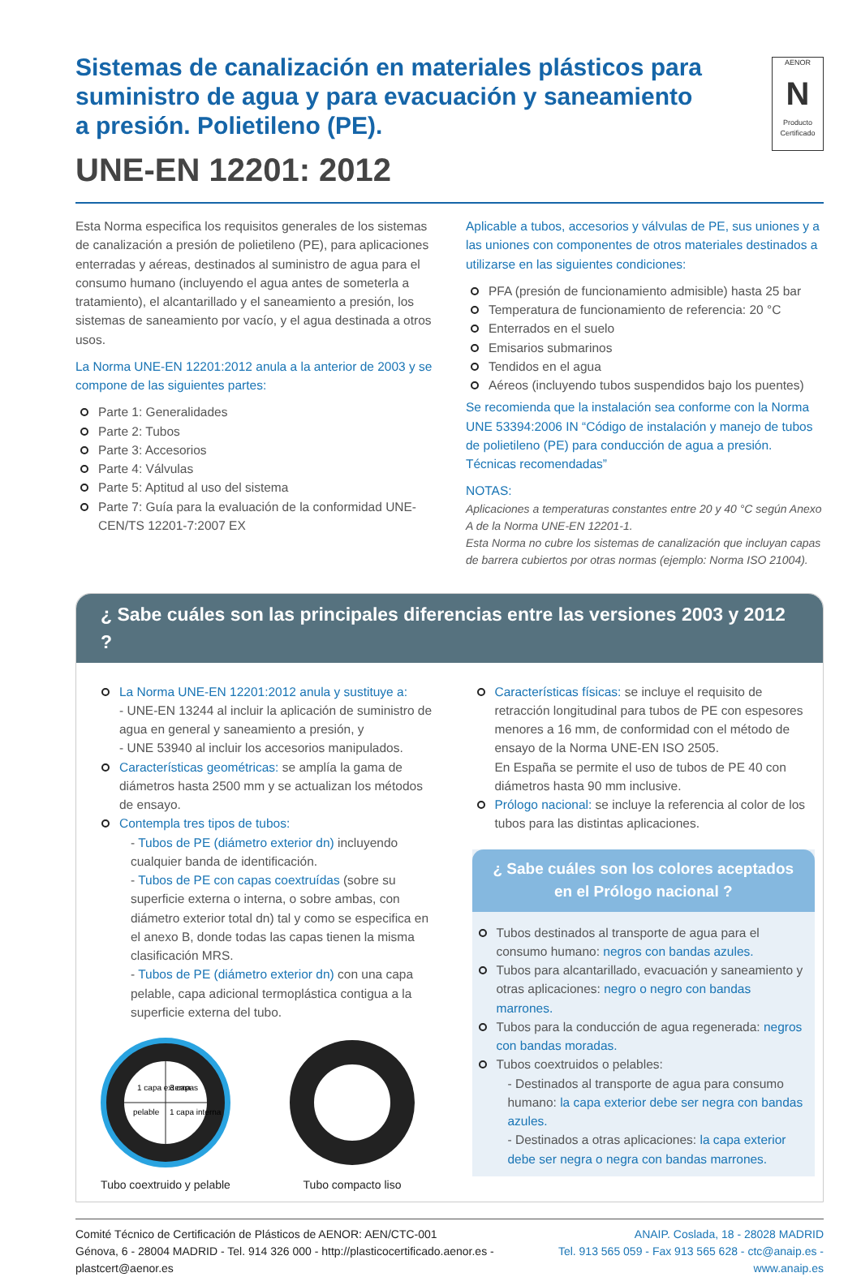Sistemas de canalización en materiales plásticos para suministro de agua y para evacuación y saneamiento a presión. Polietileno (PE).
UNE-EN 12201: 2012
AENOR
N
Producto Certificado
Esta Norma especifica los requisitos generales de los sistemas de canalización a presión de polietileno (PE), para aplicaciones enterradas y aéreas, destinados al suministro de agua para el consumo humano (incluyendo el agua antes de someterla a tratamiento), el alcantarillado y el saneamiento a presión, los sistemas de saneamiento por vacío, y el agua destinada a otros usos.
La Norma UNE-EN 12201:2012 anula a la anterior de 2003 y se compone de las siguientes partes:
Parte 1: Generalidades
Parte 2: Tubos
Parte 3: Accesorios
Parte 4: Válvulas
Parte 5: Aptitud al uso del sistema
Parte 7: Guía para la evaluación de la conformidad UNE-CEN/TS 12201-7:2007 EX
Aplicable a tubos, accesorios y válvulas de PE, sus uniones y a las uniones con componentes de otros materiales destinados a utilizarse en las siguientes condiciones:
PFA (presión de funcionamiento admisible) hasta 25 bar
Temperatura de funcionamiento de referencia: 20 °C
Enterrados en el suelo
Emisarios submarinos
Tendidos en el agua
Aéreos (incluyendo tubos suspendidos bajo los puentes)
Se recomienda que la instalación sea conforme con la Norma UNE 53394:2006 IN “Código de instalación y manejo de tubos de polietileno (PE) para conducción de agua a presión. Técnicas recomendadas”
NOTAS:
Aplicaciones a temperaturas constantes entre 20 y 40 °C según Anexo A de la Norma UNE-EN 12201-1.
Esta Norma no cubre los sistemas de canalización que incluyan capas de barrera cubiertos por otras normas (ejemplo: Norma ISO 21004).
¿ Sabe cuáles son las principales diferencias entre las versiones 2003 y 2012 ?
La Norma UNE-EN 12201:2012 anula y sustituye a:
- UNE-EN 13244 al incluir la aplicación de suministro de agua en general y saneamiento a presión, y
- UNE 53940 al incluir los accesorios manipulados.
Características geométricas: se amplía la gama de diámetros hasta 2500 mm y se actualizan los métodos de ensayo.
Contempla tres tipos de tubos:
- Tubos de PE (diámetro exterior dn) incluyendo cualquier banda de identificación.
- Tubos de PE con capas coextruídas (sobre su superficie externa o interna, o sobre ambas, con diámetro exterior total dn) tal y como se especifica en el anexo B, donde todas las capas tienen la misma clasificación MRS.
- Tubos de PE (diámetro exterior dn) con una capa pelable, capa adicional termoplástica contigua a la superficie externa del tubo.
1 capa externa
3 capas
pelable
1 capa interna
Tubo coextruido y pelable
Tubo compacto liso
Características físicas: se incluye el requisito de retracción longitudinal para tubos de PE con espesores menores a 16 mm, de conformidad con el método de ensayo de la Norma UNE-EN ISO 2505.
En España se permite el uso de tubos de PE 40 con diámetros hasta 90 mm inclusive.
Prólogo nacional: se incluye la referencia al color de los tubos para las distintas aplicaciones.
¿ Sabe cuáles son los colores aceptados
en el Prólogo nacional ?
Tubos destinados al transporte de agua para el consumo humano: negros con bandas azules.
Tubos para alcantarillado, evacuación y saneamiento y otras aplicaciones: negro o negro con bandas marrones.
Tubos para la conducción de agua regenerada: negros con bandas moradas.
Tubos coextruidos o pelables:
- Destinados al transporte de agua para consumo humano: la capa exterior debe ser negra con bandas azules.
- Destinados a otras aplicaciones: la capa exterior debe ser negra o negra con bandas marrones.
Comité Técnico de Certificación de Plásticos de AENOR: AEN/CTC-001
Génova, 6 - 28004 MADRID - Tel. 914 326 000 - http://plasticocertificado.aenor.es - plastcert@aenor.es
ANAIP. Coslada, 18 - 28028 MADRID
Tel. 913 565 059 - Fax 913 565 628 - ctc@anaip.es - www.anaip.es